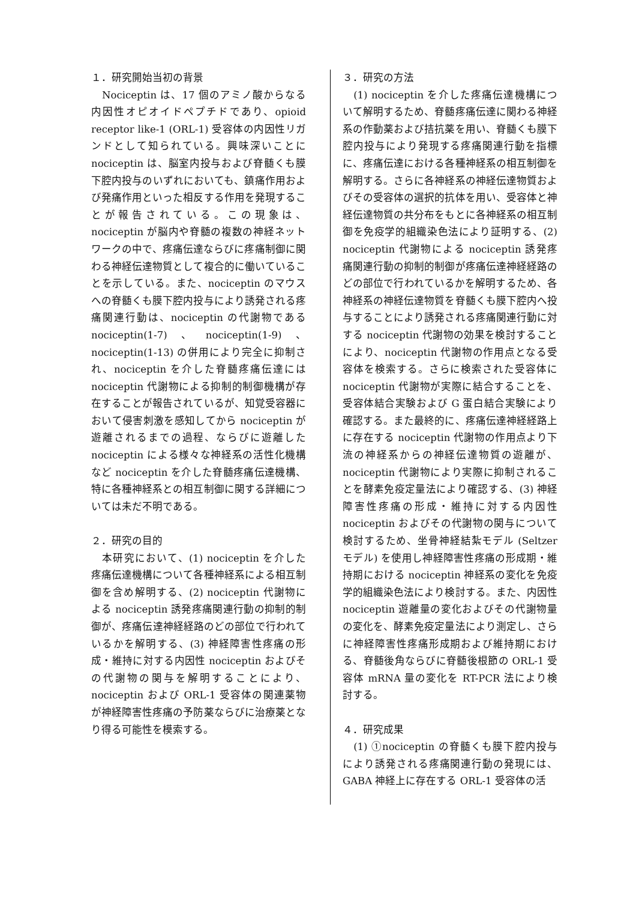１．研究開始当初の背景
　Nociceptin は、17 個のアミノ酸からなる内因性オピオイドペプチドであり、opioid receptor like-1 (ORL-1) 受容体の内因性リガンドとして知られている。興味深いことに nociceptin は、脳室内投与および脊髄くも膜下腔内投与のいずれにおいても、鎮痛作用および発痛作用といった相反する作用を発現することが報告されている。この現象は、nociceptin が脳内や脊髄の複数の神経ネットワークの中で、疼痛伝達ならびに疼痛制御に関わる神経伝達物質として複合的に働いていることを示している。また、nociceptin のマウスへの脊髄くも膜下腔内投与により誘発される疼痛関連行動は、nociceptin の代謝物である nociceptin(1-7)、nociceptin(1-9)、nociceptin(1-13) の併用により完全に抑制され、nociceptin を介した脊髄疼痛伝達には nociceptin 代謝物による抑制的制御機構が存在することが報告されているが、知覚受容器において侵害刺激を感知してから nociceptin が遊離されるまでの過程、ならびに遊離した nociceptin による様々な神経系の活性化機構など nociceptin を介した脊髄疼痛伝達機構、特に各種神経系との相互制御に関する詳細については未だ不明である。
２．研究の目的
　本研究において、(1) nociceptin を介した疼痛伝達機構について各種神経系による相互制御を含め解明する、(2) nociceptin 代謝物による nociceptin 誘発疼痛関連行動の抑制的制御が、疼痛伝達神経経路のどの部位で行われているかを解明する、(3) 神経障害性疼痛の形成・維持に対する内因性 nociceptin およびその代謝物の関与を解明することにより、nociceptin および ORL-1 受容体の関連薬物が神経障害性疼痛の予防薬ならびに治療薬となり得る可能性を模索する。
３．研究の方法
　(1) nociceptin を介した疼痛伝達機構について解明するため、脊髄疼痛伝達に関わる神経系の作動薬および拮抗薬を用い、脊髄くも膜下腔内投与により発現する疼痛関連行動を指標に、疼痛伝達における各種神経系の相互制御を解明する。さらに各神経系の神経伝達物質およびその受容体の選択的抗体を用い、受容体と神経伝達物質の共分布をもとに各神経系の相互制御を免疫学的組織染色法により証明する、(2) nociceptin 代謝物による nociceptin 誘発疼痛関連行動の抑制的制御が疼痛伝達神経経路のどの部位で行われているかを解明するため、各神経系の神経伝達物質を脊髄くも膜下腔内へ投与することにより誘発される疼痛関連行動に対する nociceptin 代謝物の効果を検討することにより、nociceptin 代謝物の作用点となる受容体を検索する。さらに検索された受容体に nociceptin 代謝物が実際に結合することを、受容体結合実験および G 蛋白結合実験により確認する。また最終的に、疼痛伝達神経経路上に存在する nociceptin 代謝物の作用点より下流の神経系からの神経伝達物質の遊離が、nociceptin 代謝物により実際に抑制されることを酵素免疫定量法により確認する、(3) 神経障害性疼痛の形成・維持に対する内因性 nociceptin およびその代謝物の関与について検討するため、坐骨神経結紮モデル (Seltzer モデル) を使用し神経障害性疼痛の形成期・維持期における nociceptin 神経系の変化を免疫学的組織染色法により検討する。また、内因性 nociceptin 遊離量の変化およびその代謝物量の変化を、酵素免疫定量法により測定し、さらに神経障害性疼痛形成期および維持期における、脊髄後角ならびに脊髄後根節の ORL-1 受容体 mRNA 量の変化を RT-PCR 法により検討する。
４．研究成果
　(1) ①nociceptin の脊髄くも膜下腔内投与により誘発される疼痛関連行動の発現には、GABA 神経上に存在する ORL-1 受容体の活